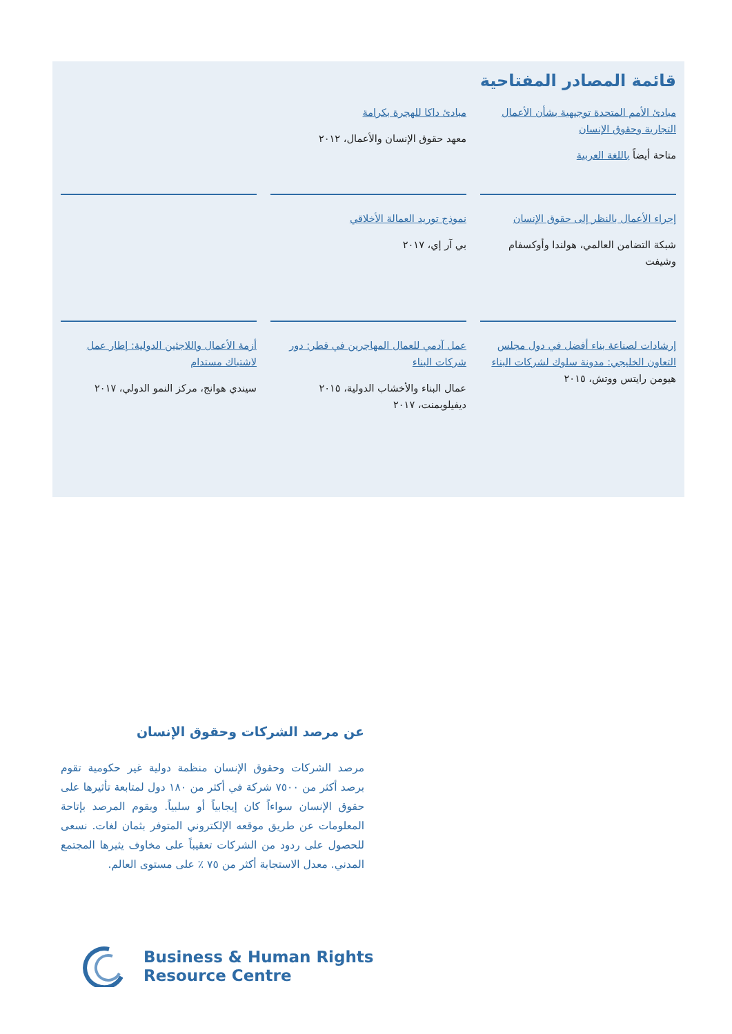قائمة المصادر المفتاحية
مبادئ الأمم المتحدة توجيهية بشأن الأعمال التجارية وحقوق الإنسان
متاحة أيضاً باللغة العربية
مبادئ داكا للهجرة بكرامة
معهد حقوق الإنسان والأعمال، ٢٠١٢
إجراء الأعمال بالنظر إلى حقوق الإنسان
شبكة التضامن العالمي، هولندا وأوكسفام وشيفت
نموذج توريد العمالة الأخلاقي
بي آر إي، ٢٠١٧
إرشادات لصناعة بناء أفضل في دول مجلس التعاون الخليجي: مدونة سلوك لشركات البناء
هيومن رايتس ووتش، ٢٠١٥
عمل آدمي للعمال المهاجرين في قطر: دور شركات البناء
عمال البناء والأخشاب الدولية، ٢٠١٥ ديفيلوبمنت، ٢٠١٧
أزمة الأعمال واللاجئين الدولية: إطار عمل لاشتباك مستدام
سيندي هوانج، مركز النمو الدولي، ٢٠١٧
عن مرصد الشركات وحقوق الإنسان
مرصد الشركات وحقوق الإنسان منظمة دولية غير حكومية تقوم برصد أكثر من ٧٥٠٠ شركة في أكثر من ١٨٠ دول لمتابعة تأثيرها على حقوق الإنسان سواءاً كان إيجابياً أو سلبياً. ويقوم المرصد بإتاحة المعلومات عن طريق موقعه الإلكتروني المتوفر بثمان لغات. نسعى للحصول على ردود من الشركات تعقيباً على مخاوف يثيرها المجتمع المدني. معدل الاستجابة أكثر من ٧٥ ٪ على مستوى العالم.
Business & Human Rights
Resource Centre